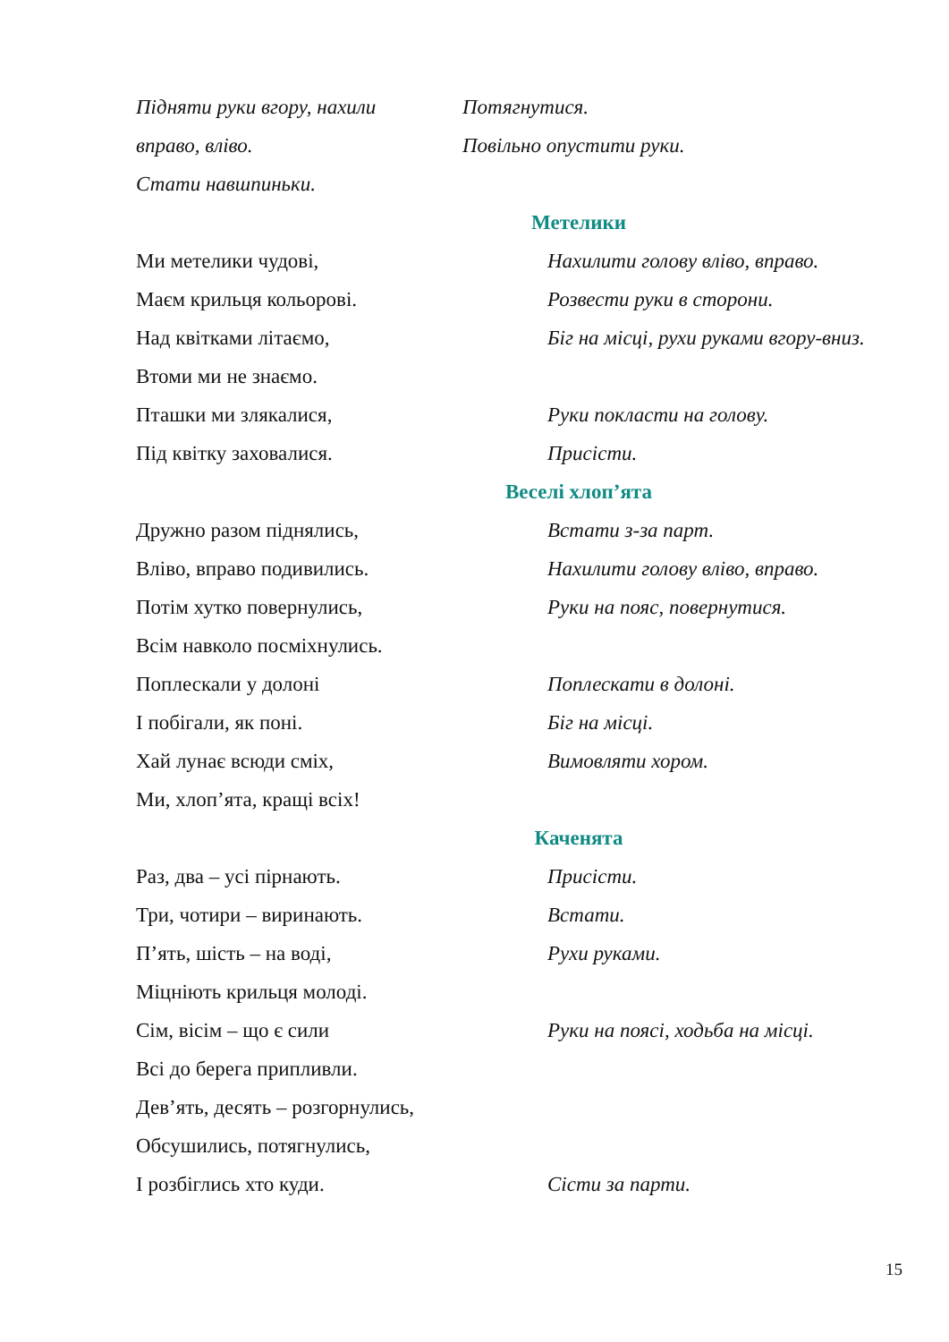Підняти руки вгору, нахили Потягнутися.
вправо, вліво. Повільно опустити руки.
Стати навшпиньки.
Метелики
Ми метелики чудові, Нахилити голову вліво, вправо.
Маєм крильця кольорові. Розвести руки в сторони.
Над квітками літаємо, Біг на місці, рухи руками вгору-вниз.
Втоми ми не знаємо.
Пташки ми злякалися, Руки покласти на голову.
Під квітку заховалися. Присісти.
Веселі хлоп’ята
Дружно разом піднялись, Встати з-за парт.
Вліво, вправо подивились. Нахилити голову вліво, вправо.
Потім хутко повернулись, Руки на пояс, повернутися.
Всім навколо посміхнулись.
Поплескали у долоні Поплескати в долоні.
І побігали, як поні. Біг на місці.
Хай лунає всюди сміх, Вимовляти хором.
Ми, хлоп’ята, кращі всіх!
Каченята
Раз, два – усі пірнають. Присісти.
Три, чотири – виринають. Встати.
П’ять, шість – на воді, Рухи руками.
Міцніють крильця молоді.
Сім, вісім – що є сили Руки на поясі, ходьба на місці.
Всі до берега припливли.
Дев’ять, десять – розгорнулись,
Обсушились, потягнулись,
І розбіглись хто куди. Сісти за парти.
15